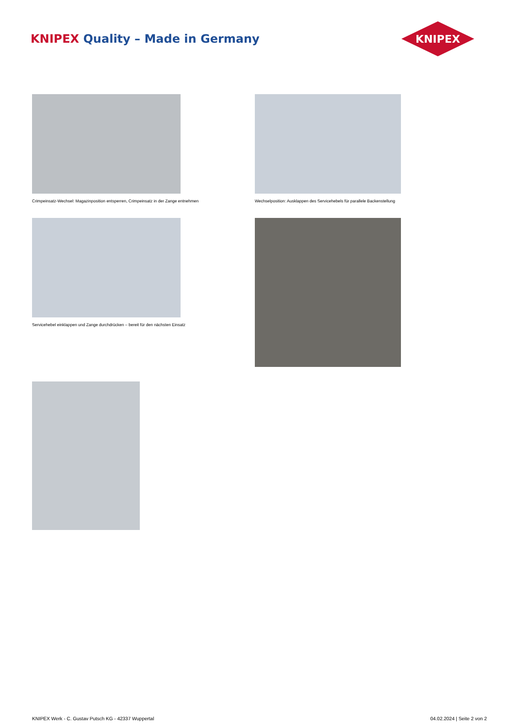KNIPEX Quality – Made in Germany
KNIPEX
Crimpeinsatz-Wechsel: Magazinposition entsperren, Crimpeinsatz in der Zange entnehmen
Wechselposition: Ausklappen des Servicehebels für parallele Backenstellung
Servicehebel einklappen und Zange durchdrücken – bereit für den nächsten Einsatz
KNIPEX Werk - C. Gustav Putsch KG - 42337 Wuppertal 04.02.2024 | Seite 2 von 2